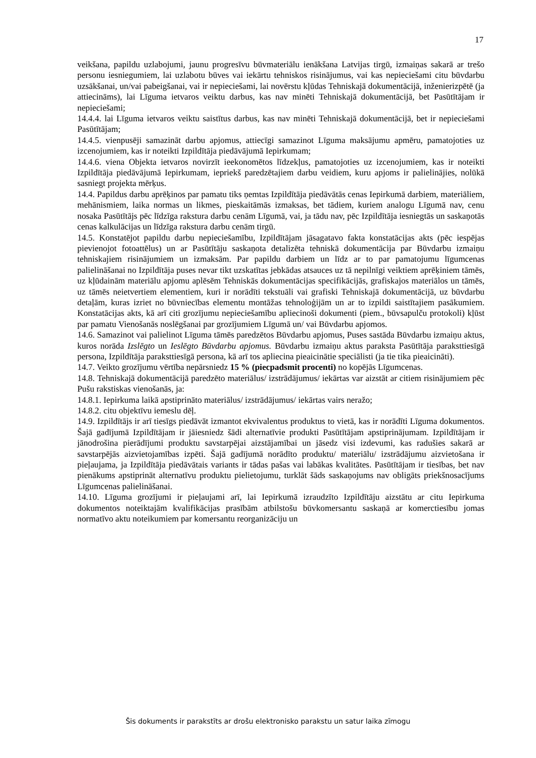17
veikšana, papildu uzlabojumi, jaunu progresīvu būvmateriālu ienākšana Latvijas tirgū, izmaiņas sakarā ar trešo personu iesniegumiem, lai uzlabotu būves vai iekārtu tehniskos risinājumus, vai kas nepieciešami citu būvdarbu uzsākšanai, un/vai pabeigšanai, vai ir nepieciešami, lai novērstu kļūdas Tehniskajā dokumentācijā, inženierizpētē (ja attiecināms), lai Līguma ietvaros veiktu darbus, kas nav minēti Tehniskajā dokumentācijā, bet Pasūtītājam ir nepieciešami;
14.4.4. lai Līguma ietvaros veiktu saistītus darbus, kas nav minēti Tehniskajā dokumentācijā, bet ir nepieciešami Pasūtītājam;
14.4.5. vienpusēji samazināt darbu apjomus, attiecīgi samazinot Līguma maksājumu apmēru, pamatojoties uz izcenojumiem, kas ir noteikti Izpildītāja piedāvājumā Iepirkumam;
14.4.6. viena Objekta ietvaros novirzīt ieekonomētos līdzekļus, pamatojoties uz izcenojumiem, kas ir noteikti Izpildītāja piedāvājumā Iepirkumam, iepriekš paredzētajiem darbu veidiem, kuru apjoms ir palielinājies, nolūkā sasniegt projekta mērķus.
14.4. Papildus darbu aprēķinos par pamatu tiks ņemtas Izpildītāja piedāvātās cenas Iepirkumā darbiem, materiāliem, mehānismiem, laika normas un likmes, pieskaitāmās izmaksas, bet tādiem, kuriem analogu Līgumā nav, cenu nosaka Pasūtītājs pēc līdzīga rakstura darbu cenām Līgumā, vai, ja tādu nav, pēc Izpildītāja iesniegtās un saskaņotās cenas kalkulācijas un līdzīga rakstura darbu cenām tirgū.
14.5. Konstatējot papildu darbu nepieciešamību, Izpildītājam jāsagatavo fakta konstatācijas akts (pēc iespējas pievienojot fotoattēlus) un ar Pasūtītāju saskaņota detalizēta tehniskā dokumentācija par Būvdarbu izmaiņu tehniskajiem risinājumiem un izmaksām. Par papildu darbiem un līdz ar to par pamatojumu līgumcenas palielināšanai no Izpildītāja puses nevar tikt uzskatītas jebkādas atsauces uz tā nepilnīgi veiktiem aprēķiniem tāmēs, uz kļūdainām materiālu apjomu aplēsēm Tehniskās dokumentācijas specifikācijās, grafiskajos materiālos un tāmēs, uz tāmēs neietvertiem elementiem, kuri ir norādīti tekstuāli vai grafiski Tehniskajā dokumentācijā, uz būvdarbu detaļām, kuras izriet no būvniecības elementu montāžas tehnoloģijām un ar to izpildi saistītajiem pasākumiem. Konstatācijas akts, kā arī citi grozījumu nepieciešamību apliecinoši dokumenti (piem., būvsapulču protokoli) kļūst par pamatu Vienošanās noslēgšanai par grozījumiem Līgumā un/ vai Būvdarbu apjomos.
14.6. Samazinot vai palielinot Līguma tāmēs paredzētos Būvdarbu apjomus, Puses sastāda Būvdarbu izmaiņu aktus, kuros norāda Izslēgto un Ieslēgto Būvdarbu apjomus. Būvdarbu izmaiņu aktus paraksta Pasūtītāja paraksttiesīgā persona, Izpildītāja paraksttiesīgā persona, kā arī tos apliecina pieaicinātie speciālisti (ja tie tika pieaicināti).
14.7. Veikto grozījumu vērtība nepārsniedz 15 % (piecpadsmit procenti) no kopējās Līgumcenas.
14.8. Tehniskajā dokumentācijā paredzēto materiālus/ izstrādājumus/ iekārtas var aizstāt ar citiem risinājumiem pēc Pušu rakstiskas vienošanās, ja:
14.8.1. Iepirkuma laikā apstiprināto materiālus/ izstrādājumus/ iekārtas vairs neražo;
14.8.2. citu objektīvu iemeslu dēļ.
14.9. Izpildītājs ir arī tiesīgs piedāvāt izmantot ekvivalentus produktus to vietā, kas ir norādīti Līguma dokumentos. Šajā gadījumā Izpildītājam ir jāiesniedz šādi alternatīvie produkti Pasūtītājam apstiprinājumam. Izpildītājam ir jānodrošina pierādījumi produktu savstarpējai aizstājamībai un jāsedz visi izdevumi, kas radušies sakarā ar savstarpējās aizvietojamības izpēti. Šajā gadījumā norādīto produktu/ materiālu/ izstrādājumu aizvietošana ir pieļaujama, ja Izpildītāja piedāvātais variants ir tādas pašas vai labākas kvalitātes. Pasūtītājam ir tiesības, bet nav pienākums apstiprināt alternatīvu produktu pielietojumu, turklāt šāds saskaņojums nav obligāts priekšnosacījums Līgumcenas palielināšanai.
14.10. Līguma grozījumi ir pieļaujami arī, lai Iepirkumā izraudzīto Izpildītāju aizstātu ar citu Iepirkuma dokumentos noteiktajām kvalifikācijas prasībām atbilstošu būvkomersantu saskaņā ar komerctiesību jomas normatīvo aktu noteikumiem par komersantu reorganizāciju un
Šis dokuments ir parakstīts ar drošu elektronisko parakstu un satur laika zīmogu